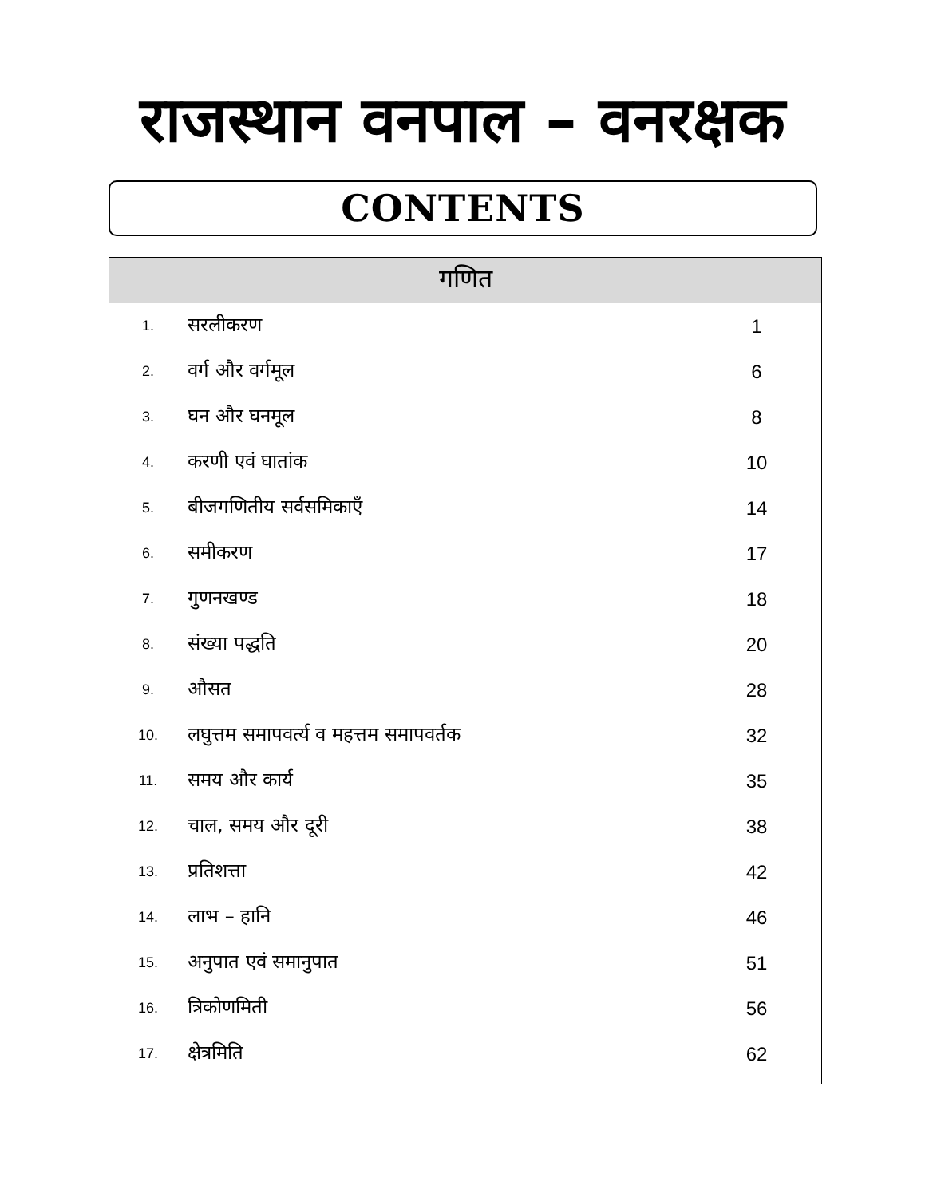राजस्थान वनपाल – वनरक्षक
CONTENTS
| गणित | | |
| --- | --- | --- |
| 1. | सरलीकरण | 1 |
| 2. | वर्ग और वर्गमूल | 6 |
| 3. | घन और घनमूल | 8 |
| 4. | करणी एवं घातांक | 10 |
| 5. | बीजगणितीय सर्वसमिकाएँ | 14 |
| 6. | समीकरण | 17 |
| 7. | गुणनखण्ड | 18 |
| 8. | संख्या पद्धति | 20 |
| 9. | औसत | 28 |
| 10. | लघुत्तम समापवर्त्य व महत्तम समापवर्तक | 32 |
| 11. | समय और कार्य | 35 |
| 12. | चाल, समय और दूरी | 38 |
| 13. | प्रतिशत्ता | 42 |
| 14. | लाभ – हानि | 46 |
| 15. | अनुपात एवं समानुपात | 51 |
| 16. | त्रिकोणमिती | 56 |
| 17. | क्षेत्रमिति | 62 |